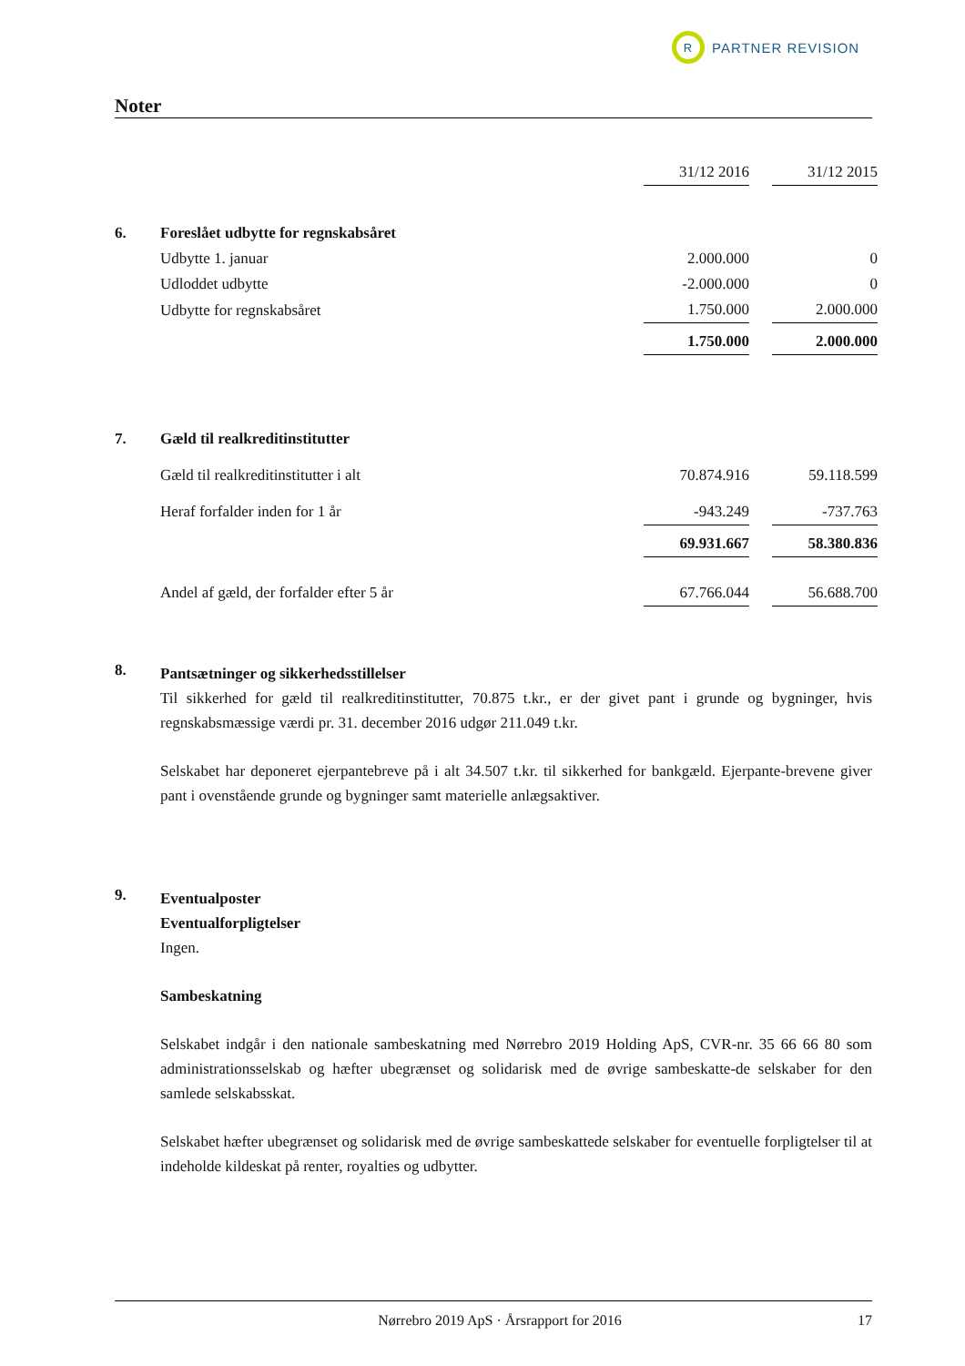R
PARTNER REVISION
Noter
| | | 31/12 2016 | | 31/12 2015 |
| 6. | Foreslået udbytte for regnskabsåret | | | |
| | Udbytte 1. januar | 2.000.000 | | 0 |
| | Udloddet udbytte | -2.000.000 | | 0 |
| | Udbytte for regnskabsåret | 1.750.000 | | 2.000.000 |
| | | 1.750.000 | | 2.000.000 |
| 7. | Gæld til realkreditinstitutter | | | |
| | Gæld til realkreditinstitutter i alt | 70.874.916 | | 59.118.599 |
| | Heraf forfalder inden for 1 år | -943.249 | | -737.763 |
| | | 69.931.667 | | 58.380.836 |
| | Andel af gæld, der forfalder efter 5 år | 67.766.044 | | 56.688.700 |
8.
Pantsætninger og sikkerhedsstillelser
Til sikkerhed for gæld til realkreditinstitutter, 70.875 t.kr., er der givet pant i grunde og bygninger, hvis regnskabsmæssige værdi pr. 31. december 2016 udgør 211.049 t.kr.
Selskabet har deponeret ejerpantebreve på i alt 34.507 t.kr. til sikkerhed for bankgæld. Ejerpante-brevene giver pant i ovenstående grunde og bygninger samt materielle anlægsaktiver.
9.
Eventualposter
Eventualforpligtelser
Ingen.
Sambeskatning
Selskabet indgår i den nationale sambeskatning med Nørrebro 2019 Holding ApS, CVR-nr. 35 66 66 80 som administrationsselskab og hæfter ubegrænset og solidarisk med de øvrige sambeskatte-de selskaber for den samlede selskabsskat.
Selskabet hæfter ubegrænset og solidarisk med de øvrige sambeskattede selskaber for eventuelle forpligtelser til at indeholde kildeskat på renter, royalties og udbytter.
Nørrebro 2019 ApS · Årsrapport for 2016 17